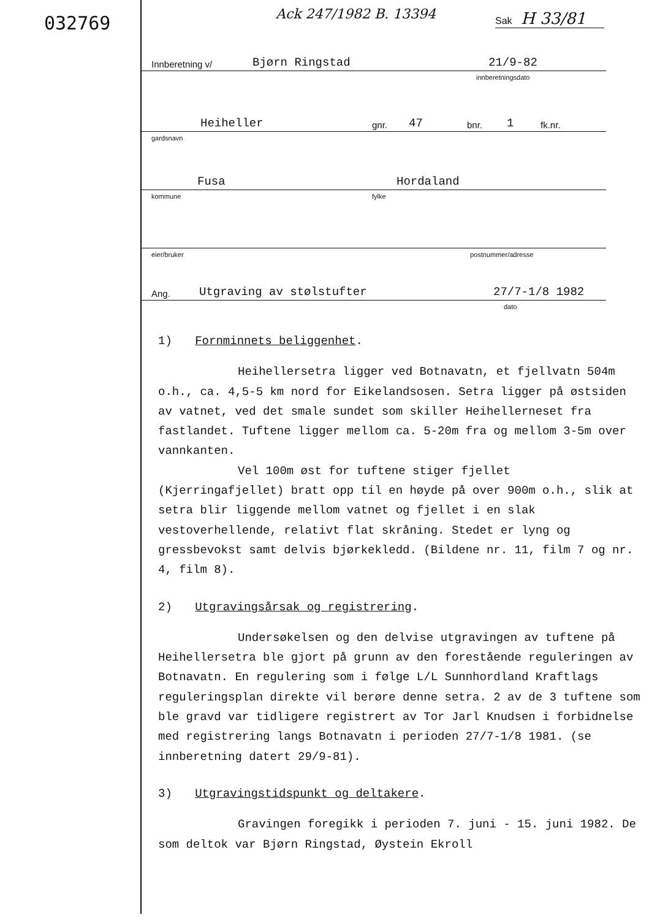032769 Ack 247/1982 B. 13394 Sak H 33/81
Innberetning v/ Bjørn Ringstad 21/9-82
innberetningsdato
Heiheller gnr. 47 bnr. 1 fk.nr.
gardsnavn
Fusa Hordaland
kommune fylke
eier/bruker postnummer/adresse
Ang. Utgraving av stølstufter 27/7-1/8 1982
dato
1) Fornminnets beliggenhet.
Heihellersetra ligger ved Botnavatn, et fjellvatn 504m o.h., ca. 4,5-5 km nord for Eikelandsosen. Setra ligger på østsiden av vatnet, ved det smale sundet som skiller Heihellerneset fra fastlandet. Tuftene ligger mellom ca. 5-20m fra og mellom 3-5m over vannkanten.
Vel 100m øst for tuftene stiger fjellet (Kjerringafjellet) bratt opp til en høyde på over 900m o.h., slik at setra blir liggende mellom vatnet og fjellet i en slak vestoverhellende, relativt flat skråning. Stedet er lyng og gressbevokst samt delvis bjørkekledd. (Bildene nr. 11, film 7 og nr. 4, film 8).
2) Utgravingsårsak og registrering.
Undersøkelsen og den delvise utgravingen av tuftene på Heihellersetra ble gjort på grunn av den forestående reguleringen av Botnavatn. En regulering som i følge L/L Sunnhordland Kraftlags reguleringsplan direkte vil berøre denne setra. 2 av de 3 tuftene som ble gravd var tidligere registrert av Tor Jarl Knudsen i forbidnelse med registrering langs Botnavatn i perioden 27/7-1/8 1981. (se innberetning datert 29/9-81).
3) Utgravingstidspunkt og deltakere.
Gravingen foregikk i perioden 7. juni - 15. juni 1982. De som deltok var Bjørn Ringstad, Øystein Ekroll